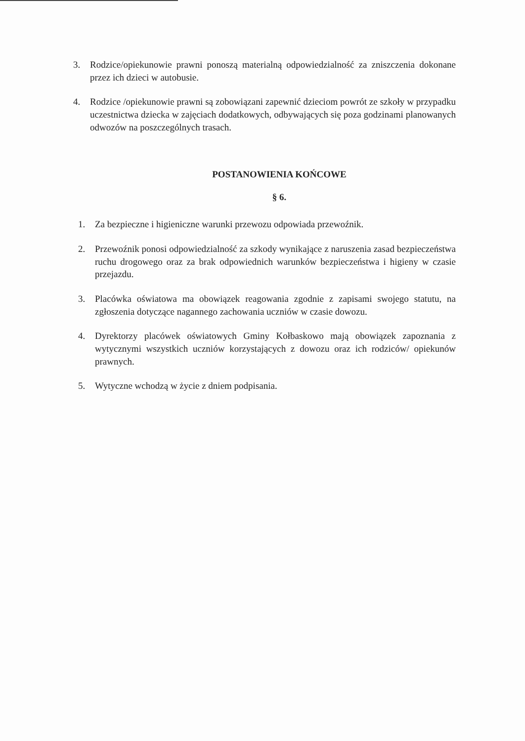3. Rodzice/opiekunowie prawni ponoszą materialną odpowiedzialność za zniszczenia dokonane przez ich dzieci w autobusie.
4. Rodzice /opiekunowie prawni są zobowiązani zapewnić dzieciom powrót ze szkoły w przypadku uczestnictwa dziecka w zajęciach dodatkowych, odbywających się poza godzinami planowanych odwozów na poszczególnych trasach.
POSTANOWIENIA KOŃCOWE
§ 6.
1. Za bezpieczne i higieniczne warunki przewozu odpowiada przewoźnik.
2. Przewoźnik ponosi odpowiedzialność za szkody wynikające z naruszenia zasad bezpieczeństwa ruchu drogowego oraz za brak odpowiednich warunków bezpieczeństwa i higieny w czasie przejazdu.
3. Placówka oświatowa ma obowiązek reagowania zgodnie z zapisami swojego statutu, na zgłoszenia dotyczące nagannego zachowania uczniów w czasie dowozu.
4. Dyrektorzy placówek oświatowych Gminy Kołbaskowo mają obowiązek zapoznania z wytycznymi wszystkich uczniów korzystających z dowozu oraz ich rodziców/ opiekunów prawnych.
5. Wytyczne wchodzą w życie z dniem podpisania.